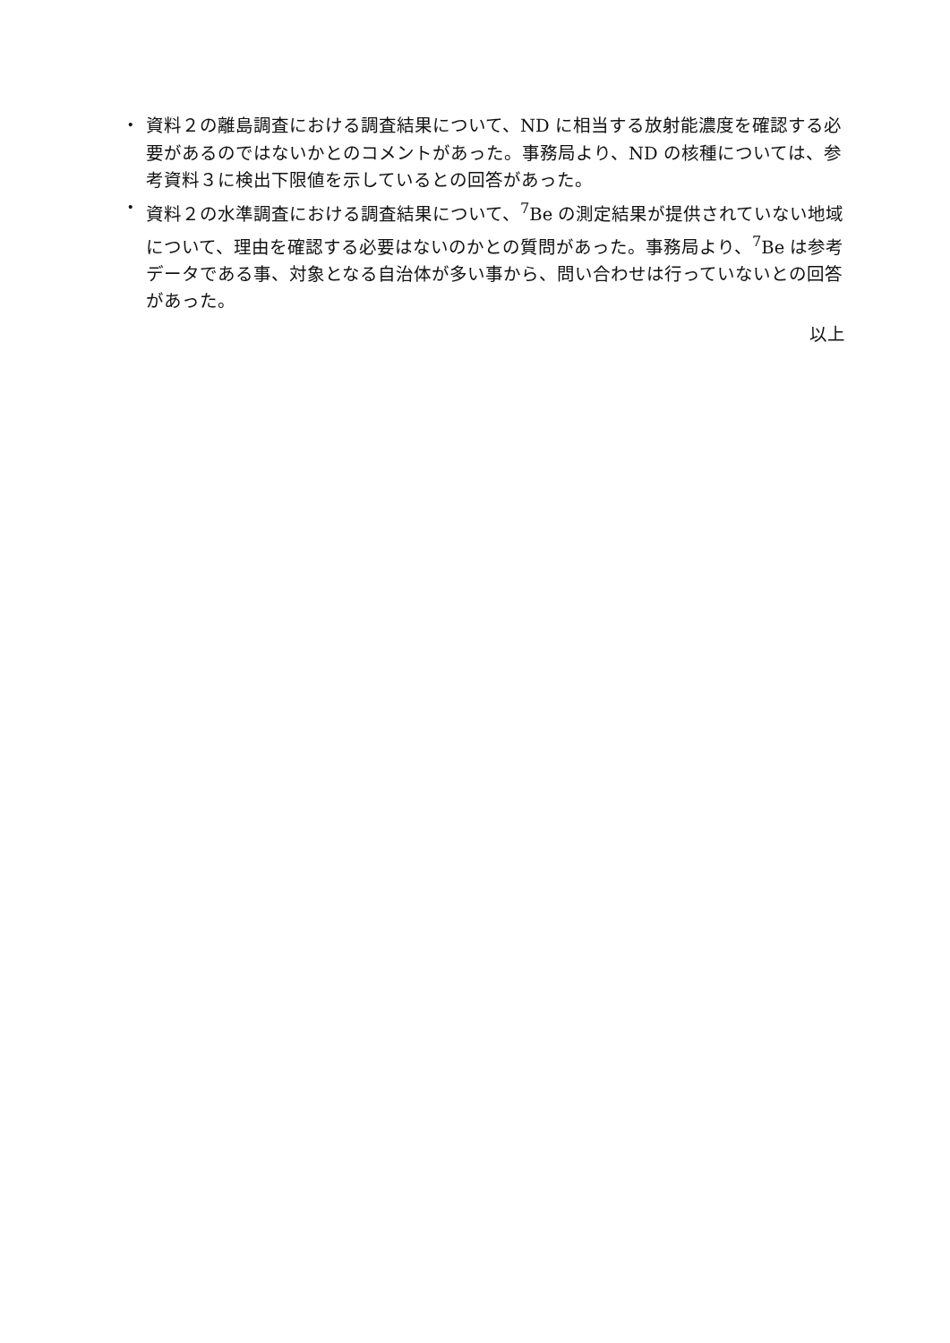・ 資料２の離島調査における調査結果について、ND に相当する放射能濃度を確認する必要があるのではないかとのコメントがあった。事務局より、ND の核種については、参考資料３に検出下限値を示しているとの回答があった。
・ 資料２の水準調査における調査結果について、<sup>7</sup>Be の測定結果が提供されていない地域について、理由を確認する必要はないのかとの質問があった。事務局より、<sup>7</sup>Be は参考データである事、対象となる自治体が多い事から、問い合わせは行っていないとの回答があった。
以上